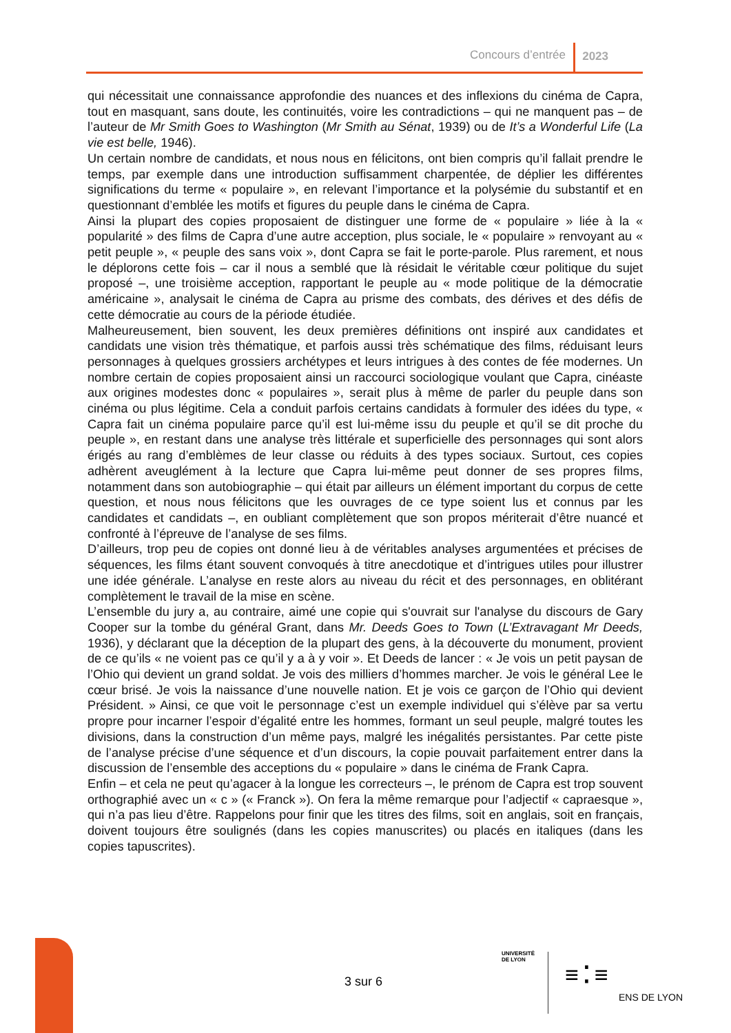Concours d’entrée 2023
qui nécessitait une connaissance approfondie des nuances et des inflexions du cinéma de Capra, tout en masquant, sans doute, les continuités, voire les contradictions – qui ne manquent pas – de l’auteur de Mr Smith Goes to Washington (Mr Smith au Sénat, 1939) ou de It’s a Wonderful Life (La vie est belle, 1946).
Un certain nombre de candidats, et nous nous en félicitons, ont bien compris qu’il fallait prendre le temps, par exemple dans une introduction suffisamment charpentée, de déplier les différentes significations du terme « populaire », en relevant l’importance et la polysémie du substantif et en questionnant d’emblée les motifs et figures du peuple dans le cinéma de Capra.
Ainsi la plupart des copies proposaient de distinguer une forme de « populaire » liée à la « popularité » des films de Capra d’une autre acception, plus sociale, le « populaire » renvoyant au « petit peuple », « peuple des sans voix », dont Capra se fait le porte-parole. Plus rarement, et nous le déplorons cette fois – car il nous a semblé que là résidait le véritable cœur politique du sujet proposé –, une troisième acception, rapportant le peuple au « mode politique de la démocratie américaine », analysait le cinéma de Capra au prisme des combats, des dérives et des défis de cette démocratie au cours de la période étudiée.
Malheureusement, bien souvent, les deux premières définitions ont inspiré aux candidates et candidats une vision très thématique, et parfois aussi très schématique des films, réduisant leurs personnages à quelques grossiers archétypes et leurs intrigues à des contes de fée modernes. Un nombre certain de copies proposaient ainsi un raccourci sociologique voulant que Capra, cinéaste aux origines modestes donc « populaires », serait plus à même de parler du peuple dans son cinéma ou plus légitime. Cela a conduit parfois certains candidats à formuler des idées du type, « Capra fait un cinéma populaire parce qu’il est lui-même issu du peuple et qu’il se dit proche du peuple », en restant dans une analyse très littérale et superficielle des personnages qui sont alors érigés au rang d’emblèmes de leur classe ou réduits à des types sociaux. Surtout, ces copies adhèrent aveuglément à la lecture que Capra lui-même peut donner de ses propres films, notamment dans son autobiographie – qui était par ailleurs un élément important du corpus de cette question, et nous nous félicitons que les ouvrages de ce type soient lus et connus par les candidates et candidats –, en oubliant complètement que son propos mériterait d’être nuancé et confronté à l’épreuve de l’analyse de ses films.
D’ailleurs, trop peu de copies ont donné lieu à de véritables analyses argumentées et précises de séquences, les films étant souvent convoqués à titre anecdotique et d’intrigues utiles pour illustrer une idée générale. L’analyse en reste alors au niveau du récit et des personnages, en oblitérant complètement le travail de la mise en scène.
L’ensemble du jury a, au contraire, aimé une copie qui s'ouvrait sur l'analyse du discours de Gary Cooper sur la tombe du général Grant, dans Mr. Deeds Goes to Town (L’Extravagant Mr Deeds, 1936), y déclarant que la déception de la plupart des gens, à la découverte du monument, provient de ce qu’ils « ne voient pas ce qu’il y a à y voir ». Et Deeds de lancer : « Je vois un petit paysan de l’Ohio qui devient un grand soldat. Je vois des milliers d’hommes marcher. Je vois le général Lee le cœur brisé. Je vois la naissance d’une nouvelle nation. Et je vois ce garçon de l’Ohio qui devient Président. » Ainsi, ce que voit le personnage c’est un exemple individuel qui s’élève par sa vertu propre pour incarner l’espoir d’égalité entre les hommes, formant un seul peuple, malgré toutes les divisions, dans la construction d’un même pays, malgré les inégalités persistantes. Par cette piste de l’analyse précise d’une séquence et d’un discours, la copie pouvait parfaitement entrer dans la discussion de l’ensemble des acceptions du « populaire » dans le cinéma de Frank Capra.
Enfin – et cela ne peut qu’agacer à la longue les correcteurs –, le prénom de Capra est trop souvent orthographié avec un « c » (« Franck »). On fera la même remarque pour l’adjectif « capraesque », qui n’a pas lieu d’être. Rappelons pour finir que les titres des films, soit en anglais, soit en français, doivent toujours être soulignés (dans les copies manuscrites) ou placés en italiques (dans les copies tapuscrites).
3 sur 6
UNIVERSITÉ
DE LYON
≡⁚≡
ENS DE LYON